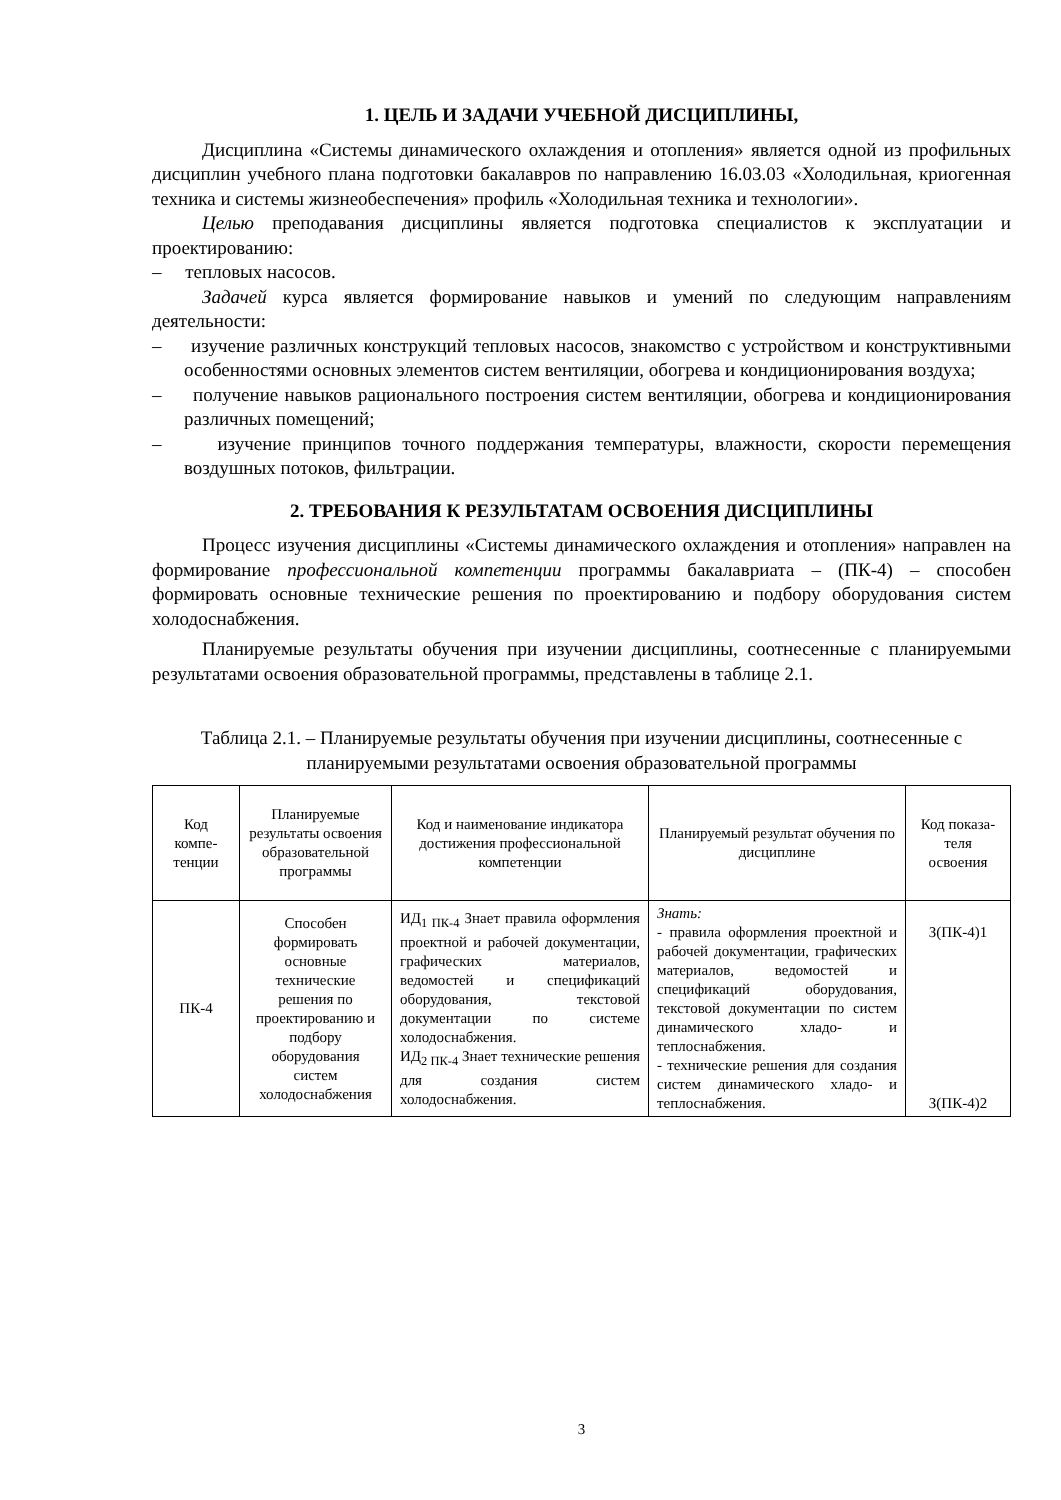1. ЦЕЛЬ И ЗАДАЧИ УЧЕБНОЙ ДИСЦИПЛИНЫ,
Дисциплина «Системы динамического охлаждения и отопления» является одной из профильных дисциплин учебного плана подготовки бакалавров по направлению 16.03.03 «Холодильная, криогенная техника и системы жизнеобеспечения» профиль «Холодильная техника и технологии».
Целью преподавания дисциплины является подготовка специалистов к эксплуатации и проектированию:
– тепловых насосов.
Задачей курса является формирование навыков и умений по следующим направлениям деятельности:
– изучение различных конструкций тепловых насосов, знакомство с устройством и конструктивными особенностями основных элементов систем вентиляции, обогрева и кондиционирования воздуха;
– получение навыков рационального построения систем вентиляции, обогрева и кондиционирования различных помещений;
– изучение принципов точного поддержания температуры, влажности, скорости перемещения воздушных потоков, фильтрации.
2. ТРЕБОВАНИЯ К РЕЗУЛЬТАТАМ ОСВОЕНИЯ ДИСЦИПЛИНЫ
Процесс изучения дисциплины «Системы динамического охлаждения и отопления» направлен на формирование профессиональной компетенции программы бакалавриата – (ПК-4) – способен формировать основные технические решения по проектированию и подбору оборудования систем холодоснабжения.
Планируемые результаты обучения при изучении дисциплины, соотнесенные с планируемыми результатами освоения образовательной программы, представлены в таблице 2.1.
Таблица 2.1. – Планируемые результаты обучения при изучении дисциплины, соотнесенные с планируемыми результатами освоения образовательной программы
| Код компе-тенции | Планируемые результаты освоения образовательной программы | Код и наименование индикатора достижения профессиональной компетенции | Планируемый результат обучения по дисциплине | Код показа-теля освоения |
| --- | --- | --- | --- | --- |
| ПК-4 | Способен формировать основные технические решения по проектированию и подбору оборудования систем холодоснабжения | ИД<sub>1 ПК-4</sub> Знает правила оформления проектной и рабочей документации, графических материалов, ведомостей и спецификаций оборудования, текстовой документации по системе холодоснабжения. ИД<sub>2 ПК-4</sub> Знает технические решения для создания систем холодоснабжения. | Знать: - правила оформления проектной и рабочей документации, графических материалов, ведомостей и спецификаций оборудования, текстовой документации по систем динамического хладо- и теплоснабжения. - технические решения для создания систем динамического хладо- и теплоснабжения. | З(ПК-4)1 З(ПК-4)2 |
3